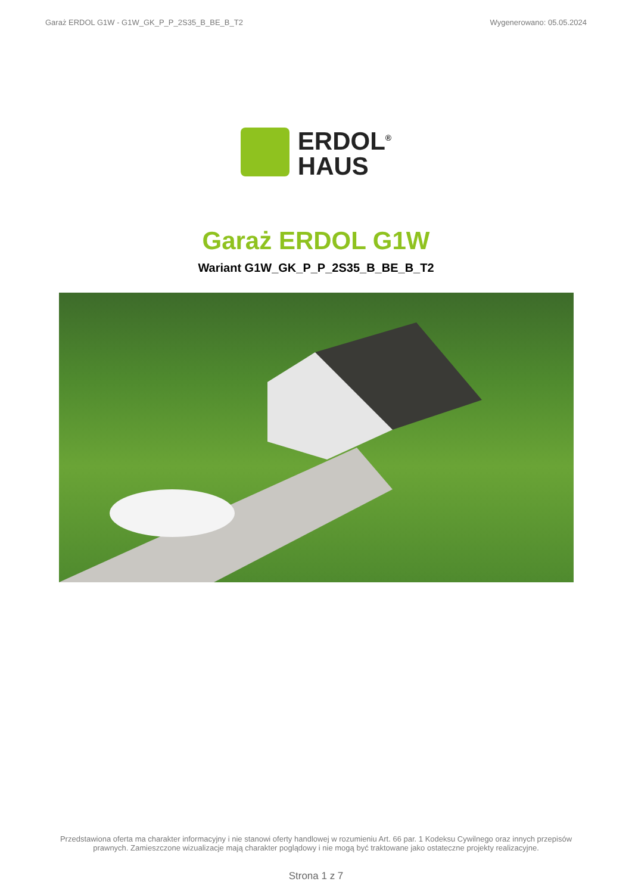Garaż ERDOL G1W - G1W_GK_P_P_2S35_B_BE_B_T2 Wygenerowano: 05.05.2024
ERDOL<sup>®</sup>
HAUS
Garaż ERDOL G1W
Wariant G1W_GK_P_P_2S35_B_BE_B_T2
Przedstawiona oferta ma charakter informacyjny i nie stanowi oferty handlowej w rozumieniu Art. 66 par. 1 Kodeksu Cywilnego oraz innych przepisów prawnych. Zamieszczone wizualizacje mają charakter poglądowy i nie mogą być traktowane jako ostateczne projekty realizacyjne.
Strona 1 z 7